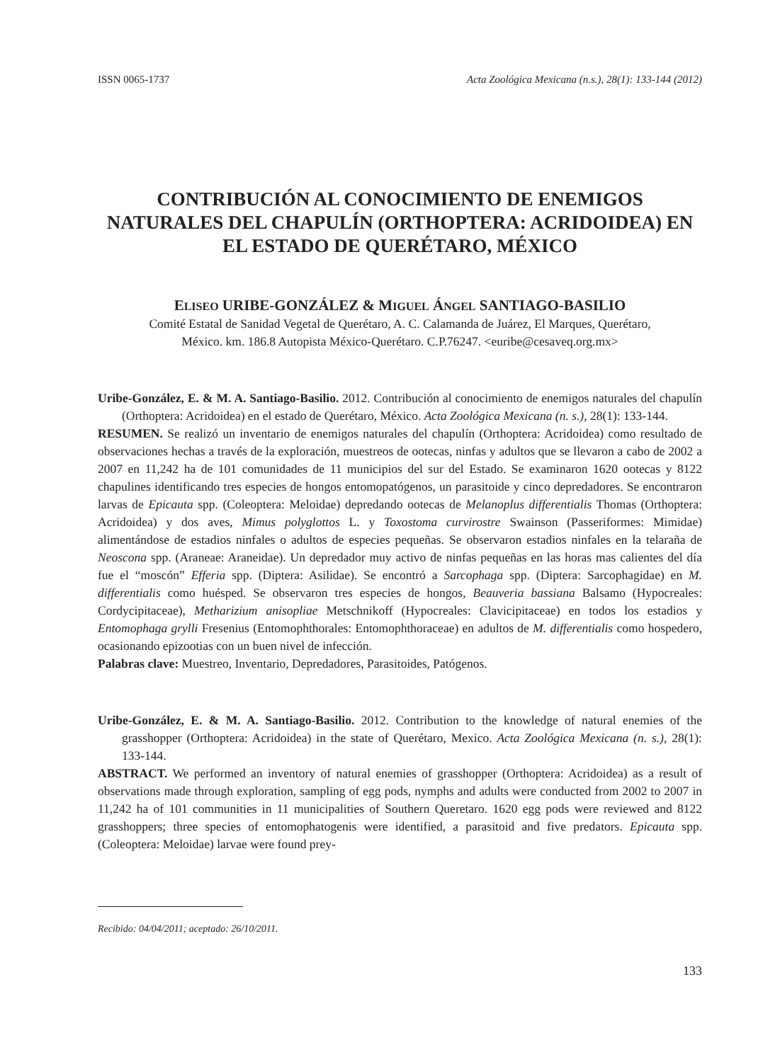ISSN 0065-1737 Acta Zoológica Mexicana (n.s.), 28(1): 133-144 (2012)
CONTRIBUCIÓN AL CONOCIMIENTO DE ENEMIGOS NATURALES DEL CHAPULÍN (ORTHOPTERA: ACRIDOIDEA) EN EL ESTADO DE QUERÉTARO, MÉXICO
ELISEO URIBE-GONZÁLEZ & MIGUEL ÁNGEL SANTIAGO-BASILIO
Comité Estatal de Sanidad Vegetal de Querétaro, A. C. Calamanda de Juárez, El Marques, Querétaro,
México. km. 186.8 Autopista México-Querétaro. C.P.76247. <euribe@cesaveq.org.mx>
Uribe-González, E. & M. A. Santiago-Basilio. 2012. Contribución al conocimiento de enemigos naturales del chapulín (Orthoptera: Acridoidea) en el estado de Querétaro, México. Acta Zoológica Mexicana (n. s.), 28(1): 133-144.
RESUMEN. Se realizó un inventario de enemigos naturales del chapulín (Orthoptera: Acridoidea) como resultado de observaciones hechas a través de la exploración, muestreos de ootecas, ninfas y adultos que se llevaron a cabo de 2002 a 2007 en 11,242 ha de 101 comunidades de 11 municipios del sur del Estado. Se examinaron 1620 ootecas y 8122 chapulines identificando tres especies de hongos entomopatógenos, un parasitoide y cinco depredadores. Se encontraron larvas de Epicauta spp. (Coleoptera: Meloidae) depredando ootecas de Melanoplus differentialis Thomas (Orthoptera: Acridoidea) y dos aves, Mimus polyglottos L. y Toxostoma curvirostre Swainson (Passeriformes: Mimidae) alimentándose de estadios ninfales o adultos de especies pequeñas. Se observaron estadios ninfales en la telaraña de Neoscona spp. (Araneae: Araneidae). Un depredador muy activo de ninfas pequeñas en las horas mas calientes del día fue el “moscón” Efferia spp. (Diptera: Asilidae). Se encontró a Sarcophaga spp. (Diptera: Sarcophagidae) en M. differentialis como huésped. Se observaron tres especies de hongos, Beauveria bassiana Balsamo (Hypocreales: Cordycipitaceae), Metharizium anisopliae Metschnikoff (Hypocreales: Clavicipitaceae) en todos los estadios y Entomophaga grylli Fresenius (Entomophthorales: Entomophthoraceae) en adultos de M. differentialis como hospedero, ocasionando epizootias con un buen nivel de infección.
Palabras clave: Muestreo, Inventario, Depredadores, Parasitoides, Patógenos.
Uribe-González, E. & M. A. Santiago-Basilio. 2012. Contribution to the knowledge of natural enemies of the grasshopper (Orthoptera: Acridoidea) in the state of Querétaro, Mexico. Acta Zoológica Mexicana (n. s.), 28(1): 133-144.
ABSTRACT. We performed an inventory of natural enemies of grasshopper (Orthoptera: Acridoidea) as a result of observations made through exploration, sampling of egg pods, nymphs and adults were conducted from 2002 to 2007 in 11,242 ha of 101 communities in 11 municipalities of Southern Queretaro. 1620 egg pods were reviewed and 8122 grasshoppers; three species of entomophatogenis were identified, a parasitoid and five predators. Epicauta spp. (Coleoptera: Meloidae) larvae were found prey-
Recibido: 04/04/2011; aceptado: 26/10/2011.
133